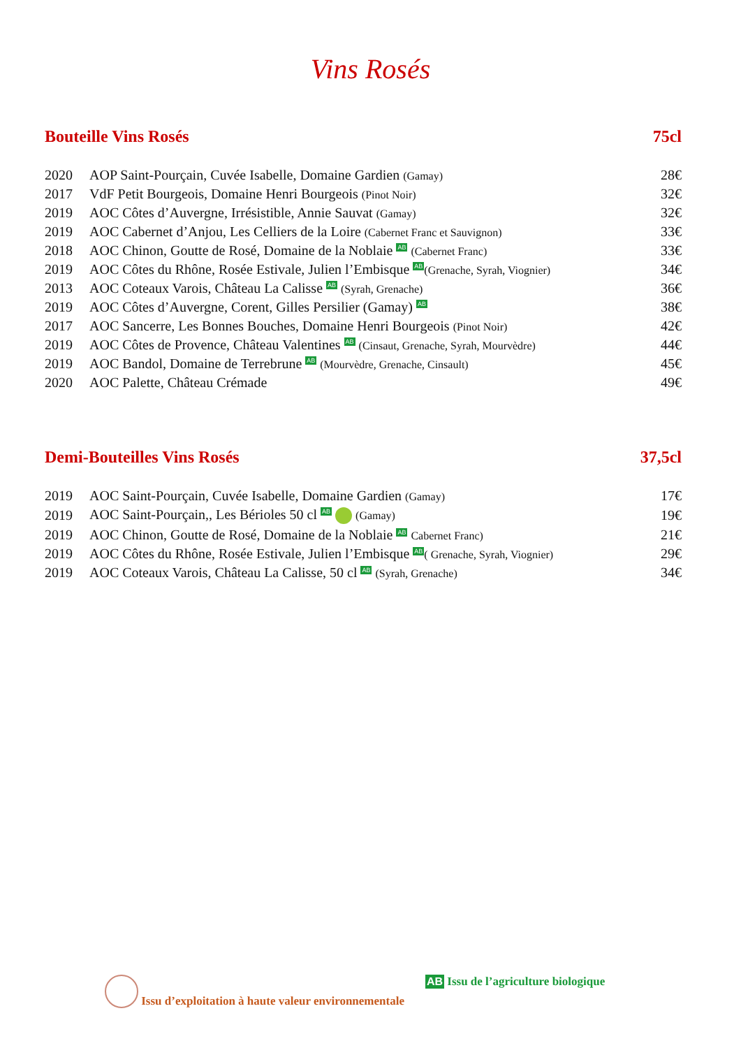Vins Rosés
Bouteille Vins Rosés 75cl
| 2020 | AOP Saint-Pourçain, Cuvée Isabelle, Domaine Gardien (Gamay) | 28€ |
| 2017 | VdF Petit Bourgeois, Domaine Henri Bourgeois (Pinot Noir) | 32€ |
| 2019 | AOC Côtes d’Auvergne, Irrésistible, Annie Sauvat (Gamay) | 32€ |
| 2019 | AOC Cabernet d’Anjou, Les Celliers de la Loire (Cabernet Franc et Sauvignon) | 33€ |
| 2018 | AOC Chinon, Goutte de Rosé, Domaine de la Noblaie AB (Cabernet Franc) | 33€ |
| 2019 | AOC Côtes du Rhône, Rosée Estivale, Julien l’Embisque AB (Grenache, Syrah, Viognier) | 34€ |
| 2013 | AOC Coteaux Varois, Château La Calisse AB (Syrah, Grenache) | 36€ |
| 2019 | AOC Côtes d’Auvergne, Corent, Gilles Persilier (Gamay) AB | 38€ |
| 2017 | AOC Sancerre, Les Bonnes Bouches, Domaine Henri Bourgeois (Pinot Noir) | 42€ |
| 2019 | AOC Côtes de Provence, Château Valentines AB (Cinsaut, Grenache, Syrah, Mourvèdre) | 44€ |
| 2019 | AOC Bandol, Domaine de Terrebrune AB (Mourvèdre, Grenache, Cinsault) | 45€ |
| 2020 | AOC Palette, Château Crémade | 49€ |
Demi-Bouteilles Vins Rosés 37,5cl
| 2019 | AOC Saint-Pourçain, Cuvée Isabelle, Domaine Gardien (Gamay) | 17€ |
| 2019 | AOC Saint-Pourçain,, Les Bérioles 50 cl AB (Gamay) | 19€ |
| 2019 | AOC Chinon, Goutte de Rosé, Domaine de la Noblaie AB Cabernet Franc) | 21€ |
| 2019 | AOC Côtes du Rhône, Rosée Estivale, Julien l’Embisque AB ( Grenache, Syrah, Viognier) | 29€ |
| 2019 | AOC Coteaux Varois, Château La Calisse, 50 cl AB (Syrah, Grenache) | 34€ |
Issu d’exploitation à haute valeur environnementale AB Issu de l’agriculture biologique